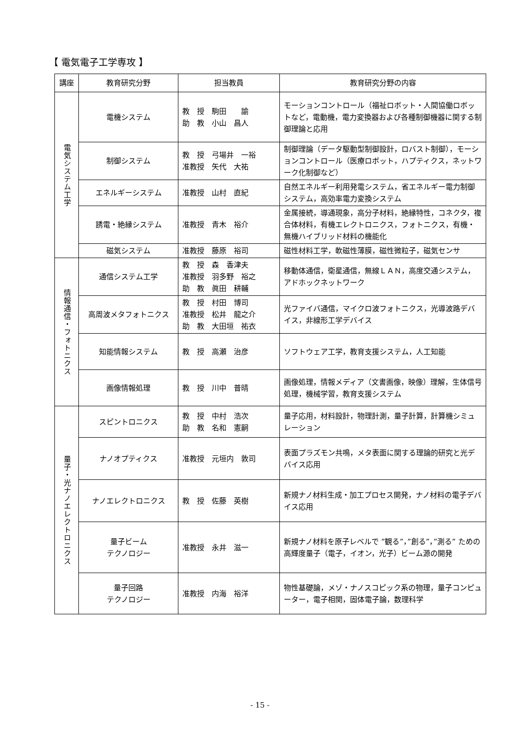【 電気電子工学専攻 】
| 講座 | 教育研究分野 | 担当教員 | 教育研究分野の内容 |
| --- | --- | --- | --- |
| 電気システム工学 | 電機システム | 教 授 駒田 諭 助 教 小山 昌人 | モーションコントロール（福祉ロボット・人間協働ロボットなど，電動機，電力変換器および各種制御機器に関する制御理論と応用 |
| | 制御システム | 教 授 弓場井 一裕 准教授 矢代 大祐 | 制御理論（データ駆動型制御設計，ロバスト制御），モーションコントロール（医療ロボット，ハプティクス，ネットワーク化制御など） |
| | エネルギーシステム | 准教授 山村 直紀 | 自然エネルギー利用発電システム，省エネルギー電力制御システム，高効率電力変換システム |
| | 誘電・絶縁システム | 准教授 青木 裕介 | 金属接続，導通現象，高分子材料，絶縁特性，コネクタ，複合体材料，有機エレクトロニクス，フォトニクス，有機・無機ハイブリッド材料の機能化 |
| | 磁気システム | 准教授 藤原 裕司 | 磁性材料工学，軟磁性薄膜，磁性微粒子，磁気センサ |
| 情報通信・フォトニクス | 通信システム工学 | 教 授 森 香津夫 准教授 羽多野 裕之 助 教 眞田 耕輔 | 移動体通信，衛星通信，無線ＬＡＮ，高度交通システム，アドホックネットワーク |
| | 高周波メタフォトニクス | 教 授 村田 博司 准教授 松井 龍之介 助 教 大田垣 祐衣 | 光ファイバ通信，マイクロ波フォトニクス，光導波路デバイス，非線形工学デバイス |
| | 知能情報システム | 教 授 高瀬 治彦 | ソフトウェア工学，教育支援システム，人工知能 |
| | 画像情報処理 | 教 授 川中 普晴 | 画像処理，情報メディア（文書画像，映像）理解，生体信号処理，機械学習，教育支援システム |
| 量子・光ナノエレクトロニクス | スピントロニクス | 教 授 中村 浩次 助 教 名和 憲嗣 | 量子応用，材料設計，物理計測，量子計算，計算機シミュレーション |
| | ナノオプティクス | 准教授 元垣内 敦司 | 表面プラズモン共鳴，メタ表面に関する理論的研究と光デバイス応用 |
| | ナノエレクトロニクス | 教 授 佐藤 英樹 | 新規ナノ材料生成・加工プロセス開発，ナノ材料の電子デバイス応用 |
| | 量子ビーム テクノロジー | 准教授 永井 滋一 | 新規ナノ材料を原子レベルで ”観る”，”創る”，”測る” ための高輝度量子（電子，イオン，光子）ビーム源の開発 |
| | 量子回路 テクノロジー | 准教授 内海 裕洋 | 物性基礎論，メゾ・ナノスコピック系の物理，量子コンピューター，電子相関，固体電子論，数理科学 |
- 15 -